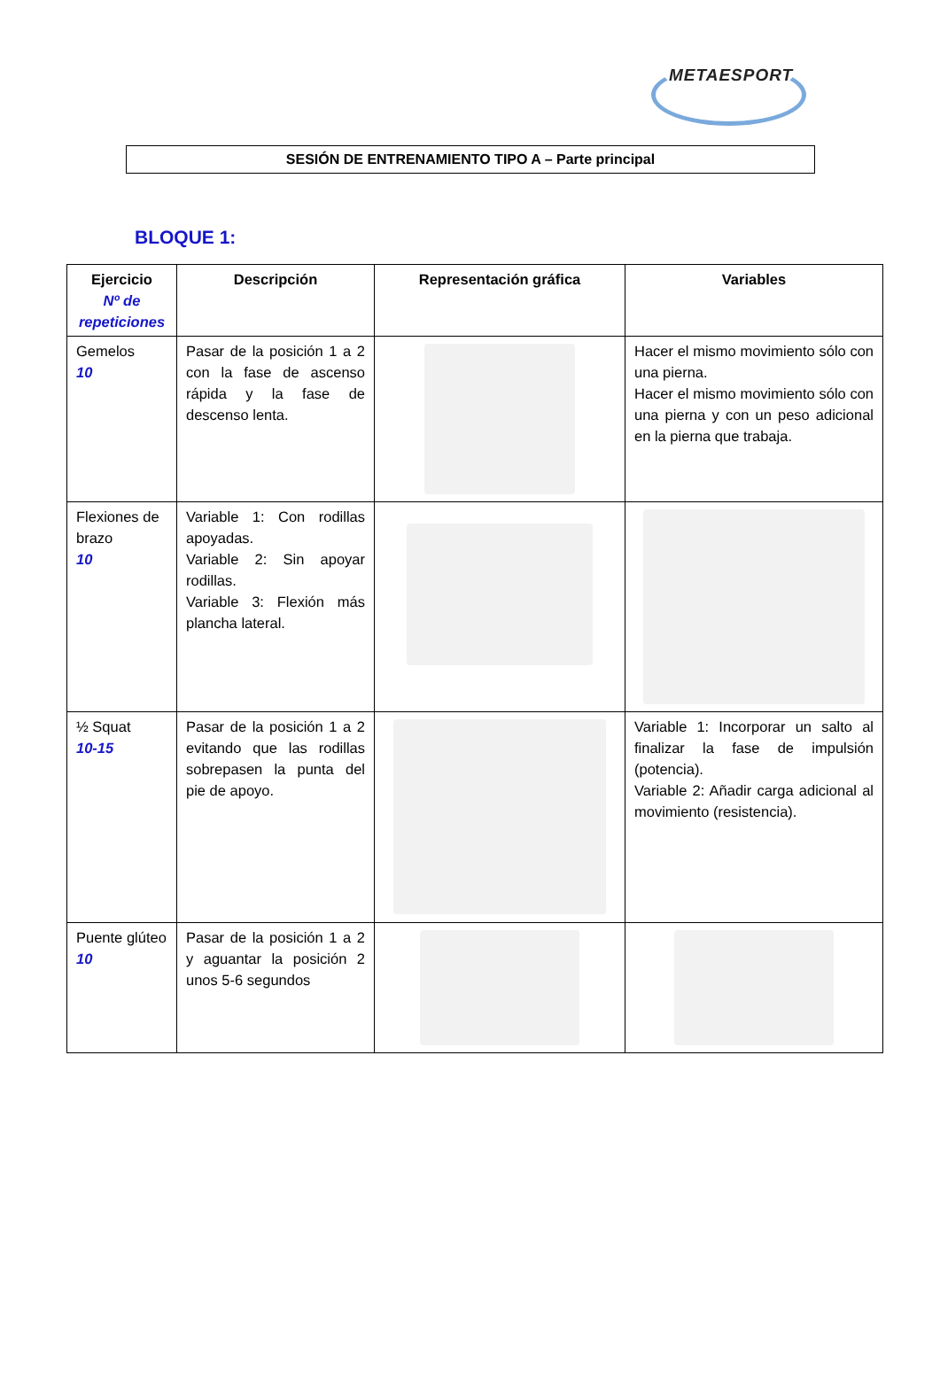METAESPORT
SESIÓN DE ENTRENAMIENTO TIPO A – Parte principal
BLOQUE 1:
| Ejercicio Nº de repeticiones | Descripción | Representación gráfica | Variables |
| --- | --- | --- | --- |
| Gemelos 10 | Pasar de la posición 1 a 2 con la fase de ascenso rápida y la fase de descenso lenta. | | Hacer el mismo movimiento sólo con una pierna. Hacer el mismo movimiento sólo con una pierna y con un peso adicional en la pierna que trabaja. |
| Flexiones de brazo 10 | Variable 1: Con rodillas apoyadas. Variable 2: Sin apoyar rodillas. Variable 3: Flexión más plancha lateral. | | |
| ½ Squat 10-15 | Pasar de la posición 1 a 2 evitando que las rodillas sobrepasen la punta del pie de apoyo. | | Variable 1: Incorporar un salto al finalizar la fase de impulsión (potencia). Variable 2: Añadir carga adicional al movimiento (resistencia). |
| Puente glúteo 10 | Pasar de la posición 1 a 2 y aguantar la posición 2 unos 5-6 segundos | | |